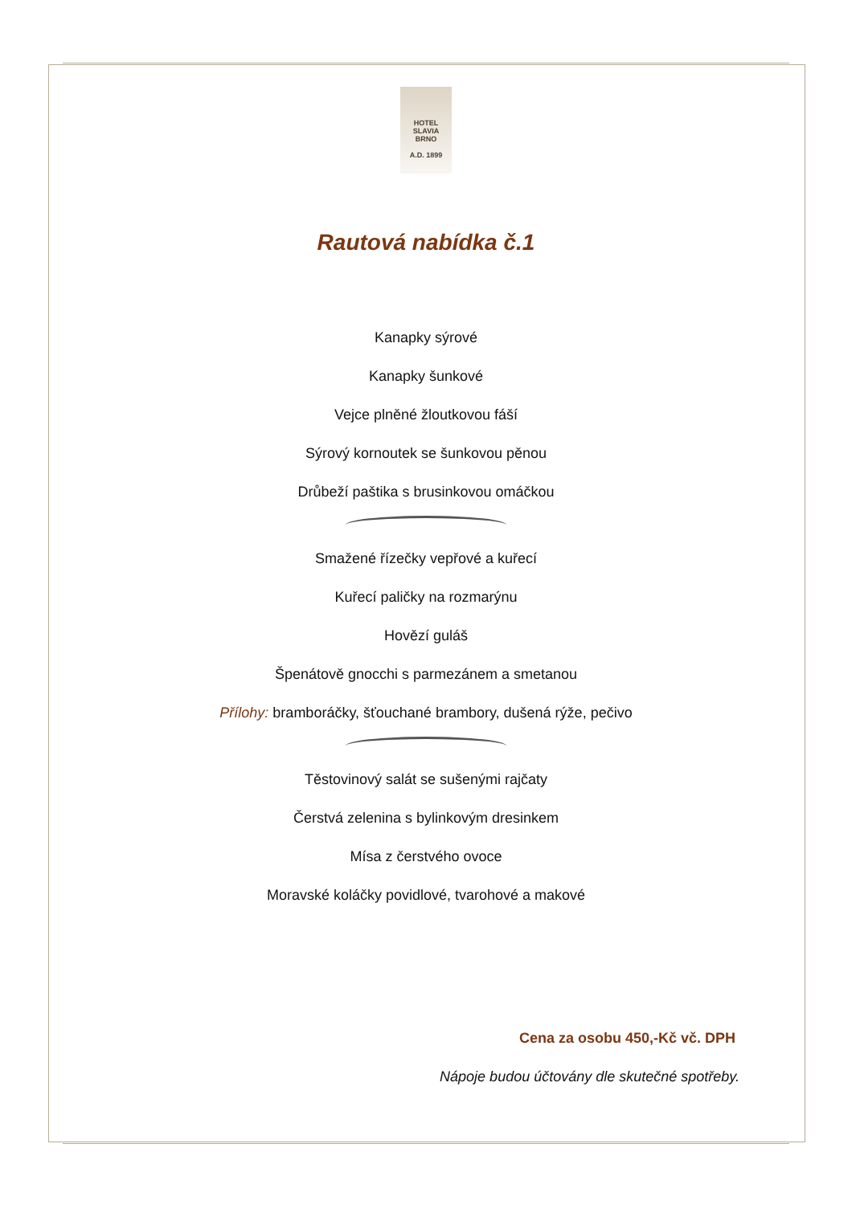HOTEL
SLAVIA
BRNO
A.D. 1899
Rautová nabídka č.1
Kanapky sýrové
Kanapky šunkové
Vejce plněné žloutkovou fáší
Sýrový kornoutek se šunkovou pěnou
Drůbeží paštika s brusinkovou omáčkou
Smažené řízečky vepřové a kuřecí
Kuřecí paličky na rozmarýnu
Hovězí guláš
Špenátově gnocchi s parmezánem a smetanou
Přílohy: bramboráčky, šťouchané brambory, dušená rýže, pečivo
Těstovinový salát se sušenými rajčaty
Čerstvá zelenina s bylinkovým dresinkem
Mísa z čerstvého ovoce
Moravské koláčky povidlové, tvarohové a makové
Cena za osobu 450,-Kč vč. DPH
Nápoje budou účtovány dle skutečné spotřeby.